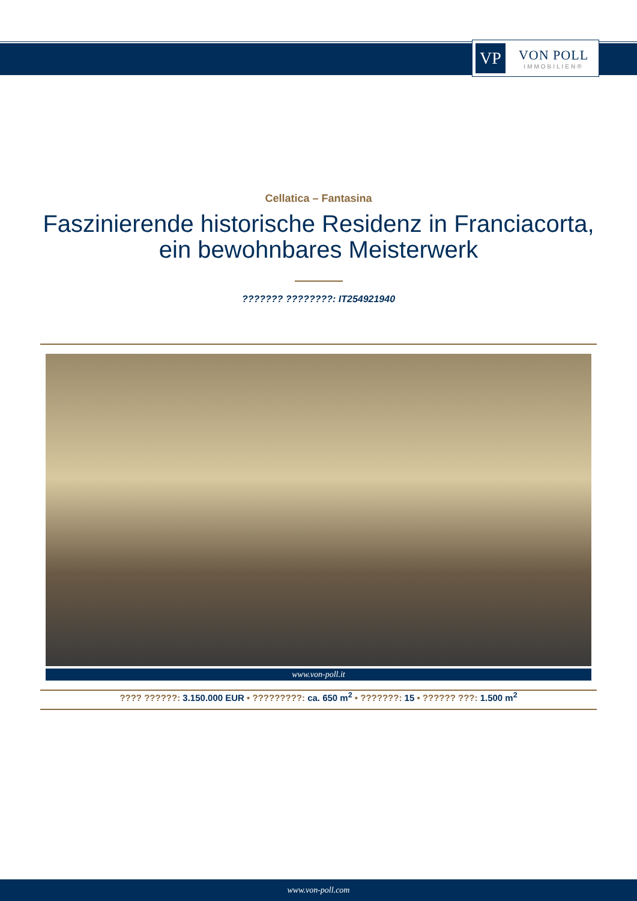VP
VON POLL
IMMOBILIEN®
Cellatica – Fantasina
Faszinierende historische Residenz in Franciacorta, ein bewohnbares Meisterwerk
??????? ????????: IT254921940
www.von-poll.it
???? ??????: 3.150.000 EUR • ?????????: ca. 650 m<sup>2</sup> • ???????: 15 • ?????? ???: 1.500 m<sup>2</sup>
www.von-poll.com